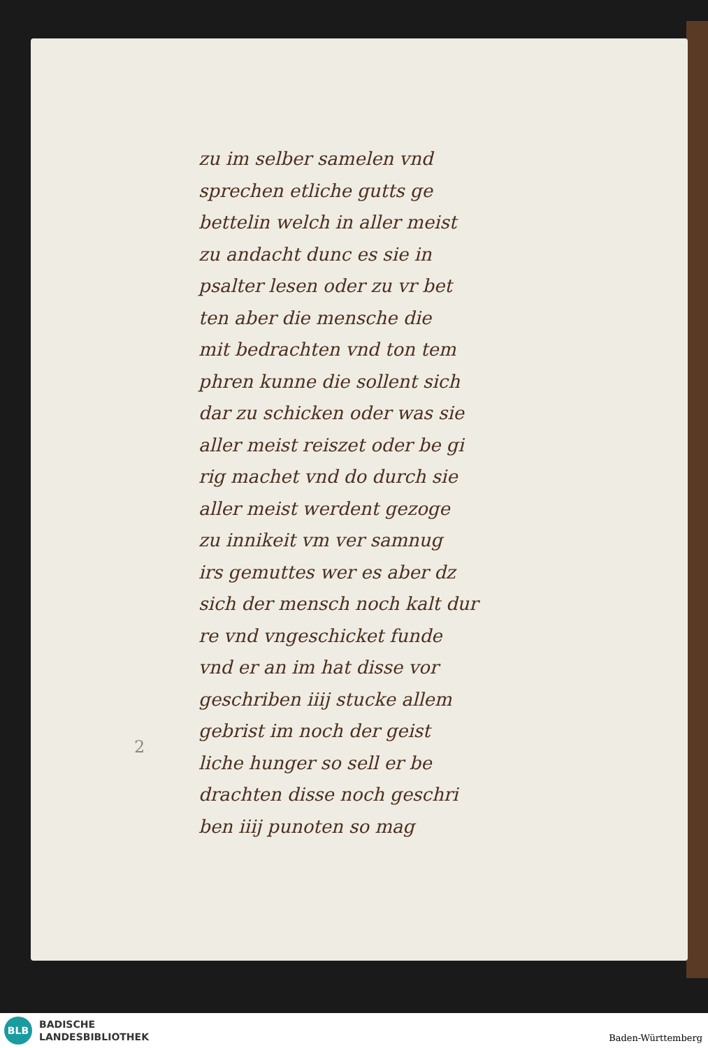zu im selber samelen vnd
sprechen etliche gutts ge
bettelin welch in aller meist
zu andacht dunc es sie in
psalter lesen oder zu vr bet
ten aber die mensche die
mit bedrachten vnd ton tem
phren kunne die sollent sich
dar zu schicken oder was sie
aller meist reiszet oder be gi
rig machet vnd do durch sie
aller meist werdent gezoge
zu innikeit vm ver samnug
irs gemuttes wer es aber dz
sich der mensch noch kalt dur
re vnd vngeschicket funde
vnd er an im hat disse vor
geschriben iiij stucke allem
gebrist im noch der geist
liche hunger so sell er be
drachten disse noch geschri
ben iiij punoten so mag
2
BLB
BADISCHE
LANDESBIBLIOTHEK
Baden-Württemberg